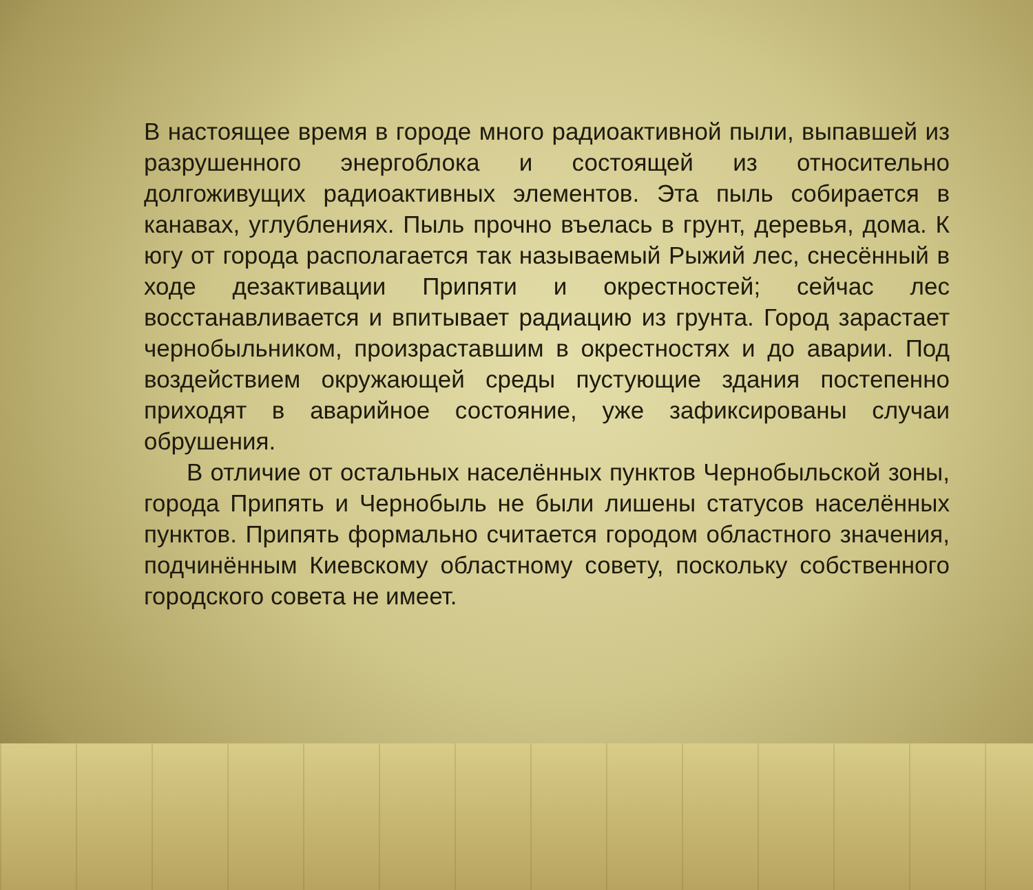В настоящее время в городе много радиоактивной пыли, выпавшей из разрушенного энергоблока и состоящей из относительно долгоживущих радиоактивных элементов. Эта пыль собирается в канавах, углублениях. Пыль прочно въелась в грунт, деревья, дома. К югу от города располагается так называемый Рыжий лес, снесённый в ходе дезактивации Припяти и окрестностей; сейчас лес восстанавливается и впитывает радиацию из грунта. Город зарастает чернобыльником, произраставшим в окрестностях и до аварии. Под воздействием окружающей среды пустующие здания постепенно приходят в аварийное состояние, уже зафиксированы случаи обрушения.
В отличие от остальных населённых пунктов Чернобыльской зоны, города Припять и Чернобыль не были лишены статусов населённых пунктов. Припять формально считается городом областного значения, подчинённым Киевскому областному совету, поскольку собственного городского совета не имеет.